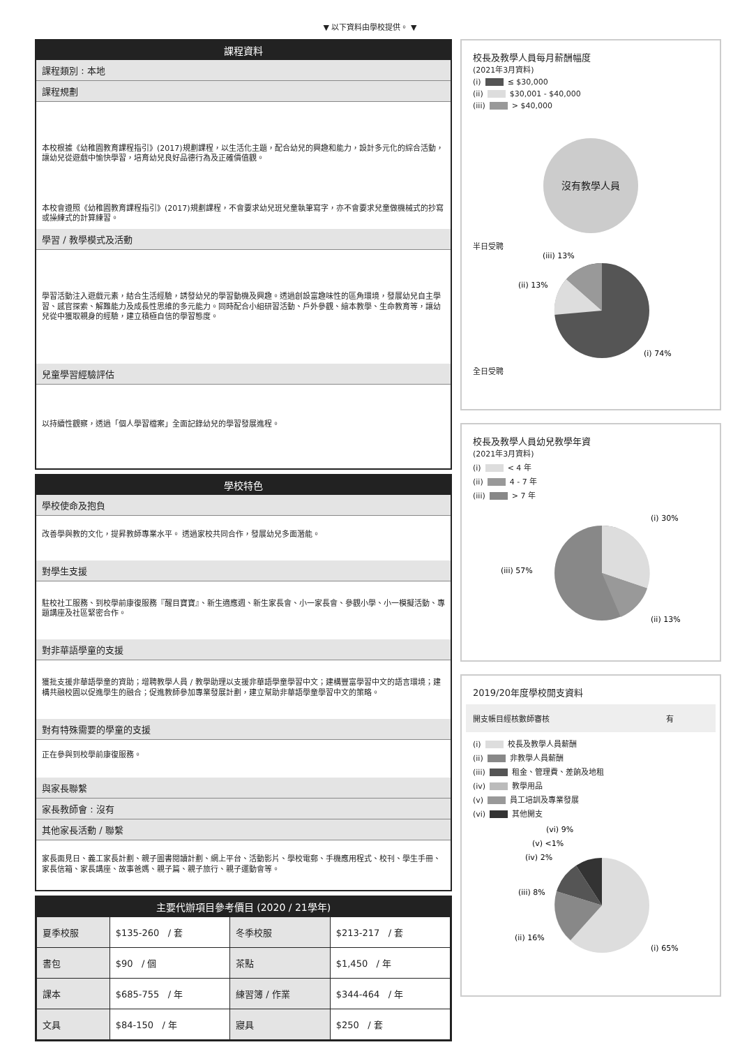▼ 以下資料由學校提供。 ▼
課程資料
課程類別 : 本地
課程規劃
本校根據《幼稚園教育課程指引》(2017)規劃課程，以生活化主題，配合幼兒的興趣和能力，設計多元化的綜合活動，讓幼兒從遊戲中愉快學習，培育幼兒良好品德行為及正確價值觀。
本校會遵照《幼稚園教育課程指引》(2017)規劃課程，不會要求幼兒班兒童執筆寫字，亦不會要求兒童做機械式的抄寫或操練式的計算練習。
學習 / 教學模式及活動
學習活動注入遊戲元素，結合生活經驗，誘發幼兒的學習動機及興趣。透過創設富趣味性的區角環境，發展幼兒自主學習、感官探索、解難能力及成長性思維的多元能力。同時配合小組研習活動、戶外參觀、繪本教學、生命教育等，讓幼兒從中獲取親身的經驗，建立積極自信的學習態度。
兒童學習經驗評估
以持續性觀察，透過「個人學習檔案」全面記錄幼兒的學習發展進程。
學校特色
學校使命及抱負
改善學與教的文化，提昇教師專業水平。 透過家校共同合作，發展幼兒多面潛能。
對學生支援
駐校社工服務、到校學前康復服務『醒目寶寶』、新生適應週、新生家長會、小一家長會、參觀小學、小一模擬活動、專題講座及社區緊密合作。
對非華語學童的支援
獲批支援非華語學童的資助；增聘教學人員 / 教學助理以支援非華語學童學習中文；建構豐富學習中文的語言環境；建構共融校園以促進學生的融合；促進教師參加專業發展計劃，建立幫助非華語學童學習中文的策略。
對有特殊需要的學童的支援
正在參與到校學前康復服務。
與家長聯繫
家長教師會 : 沒有
其他家長活動 / 聯繫
家長面見日、義工家長計劃、親子圖書閱讀計劃、網上平台、活動影片、學校電郵、手機應用程式、校刊、學生手冊、家長信箱、家長講座、故事爸媽、親子篇、親子旅行、親子運動會等。
主要代辦項目參考價目 (2020 / 21學年)
| 夏季校服 | $135-260 / 套 | 冬季校服 | $213-217 / 套 |
| 書包 | $90 / 個 | 茶點 | $1,450 / 年 |
| 課本 | $685-755 / 年 | 練習簿 / 作業 | $344-464 / 年 |
| 文具 | $84-150 / 年 | 寢具 | $250 / 套 |
校長及教學人員每月薪酬幅度
(2021年3月資料)
(i) ≤ $30,000
(ii) $30,001 - $40,000
(iii) > $40,000
沒有教學人員
半日受聘
(iii) 13%
(ii) 13%
(i) 74%
全日受聘
校長及教學人員幼兒教學年資
(2021年3月資料)
(i) < 4 年
(ii) 4 - 7 年
(iii) > 7 年
(i) 30%
(iii) 57%
(ii) 13%
2019/20年度學校開支資料
開支帳目經核數師審核 有
(i) 校長及教學人員薪酬
(ii) 非教學人員薪酬
(iii) 租金、管理費、差餉及地租
(iv) 教學用品
(v) 員工培訓及專業發展
(vi) 其他開支
(vi) 9%
(v) <1%
(iv) 2%
(iii) 8%
(ii) 16%
(i) 65%